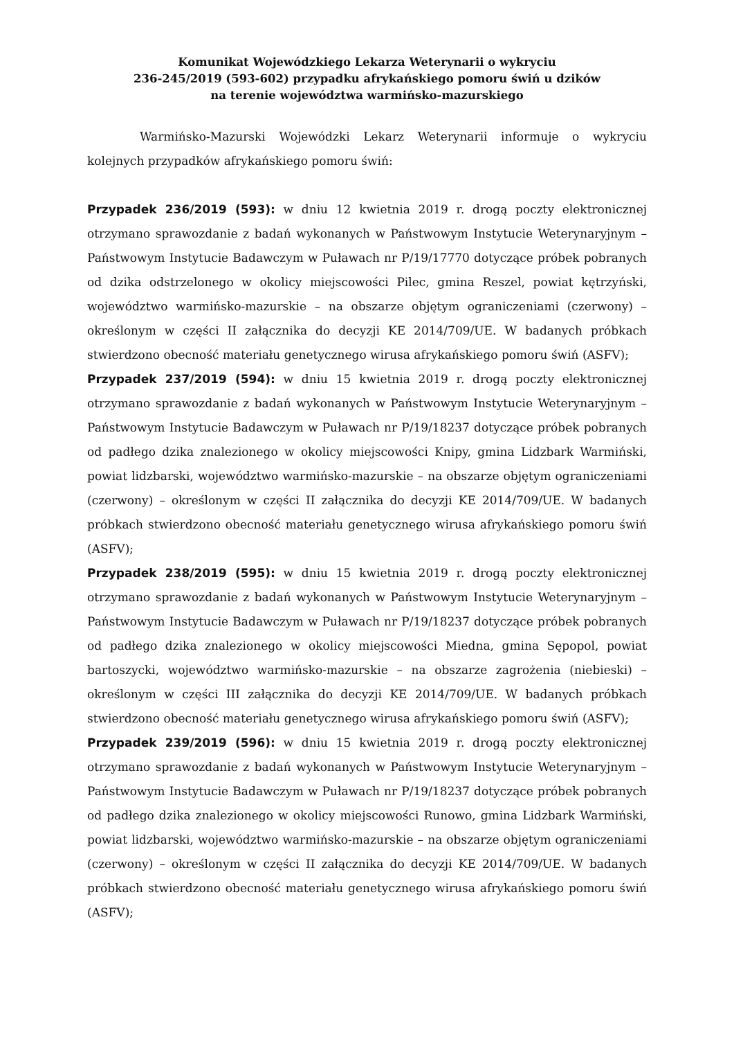Komunikat Wojewódzkiego Lekarza Weterynarii o wykryciu
236-245/2019 (593-602) przypadku afrykańskiego pomoru świń u dzików
na terenie województwa warmińsko-mazurskiego
Warmińsko-Mazurski Wojewódzki Lekarz Weterynarii informuje o wykryciu kolejnych przypadków afrykańskiego pomoru świń:
Przypadek 236/2019 (593): w dniu 12 kwietnia 2019 r. drogą poczty elektronicznej otrzymano sprawozdanie z badań wykonanych w Państwowym Instytucie Weterynaryjnym – Państwowym Instytucie Badawczym w Puławach nr P/19/17770 dotyczące próbek pobranych od dzika odstrzelonego w okolicy miejscowości Pilec, gmina Reszel, powiat kętrzyński, województwo warmińsko-mazurskie – na obszarze objętym ograniczeniami (czerwony) – określonym w części II załącznika do decyzji KE 2014/709/UE. W badanych próbkach stwierdzono obecność materiału genetycznego wirusa afrykańskiego pomoru świń (ASFV);
Przypadek 237/2019 (594): w dniu 15 kwietnia 2019 r. drogą poczty elektronicznej otrzymano sprawozdanie z badań wykonanych w Państwowym Instytucie Weterynaryjnym – Państwowym Instytucie Badawczym w Puławach nr P/19/18237 dotyczące próbek pobranych od padłego dzika znalezionego w okolicy miejscowości Knipy, gmina Lidzbark Warmiński, powiat lidzbarski, województwo warmińsko-mazurskie – na obszarze objętym ograniczeniami (czerwony) – określonym w części II załącznika do decyzji KE 2014/709/UE. W badanych próbkach stwierdzono obecność materiału genetycznego wirusa afrykańskiego pomoru świń (ASFV);
Przypadek 238/2019 (595): w dniu 15 kwietnia 2019 r. drogą poczty elektronicznej otrzymano sprawozdanie z badań wykonanych w Państwowym Instytucie Weterynaryjnym – Państwowym Instytucie Badawczym w Puławach nr P/19/18237 dotyczące próbek pobranych od padłego dzika znalezionego w okolicy miejscowości Miedna, gmina Sępopol, powiat bartoszycki, województwo warmińsko-mazurskie – na obszarze zagrożenia (niebieski) – określonym w części III załącznika do decyzji KE 2014/709/UE. W badanych próbkach stwierdzono obecność materiału genetycznego wirusa afrykańskiego pomoru świń (ASFV);
Przypadek 239/2019 (596): w dniu 15 kwietnia 2019 r. drogą poczty elektronicznej otrzymano sprawozdanie z badań wykonanych w Państwowym Instytucie Weterynaryjnym – Państwowym Instytucie Badawczym w Puławach nr P/19/18237 dotyczące próbek pobranych od padłego dzika znalezionego w okolicy miejscowości Runowo, gmina Lidzbark Warmiński, powiat lidzbarski, województwo warmińsko-mazurskie – na obszarze objętym ograniczeniami (czerwony) – określonym w części II załącznika do decyzji KE 2014/709/UE. W badanych próbkach stwierdzono obecność materiału genetycznego wirusa afrykańskiego pomoru świń (ASFV);